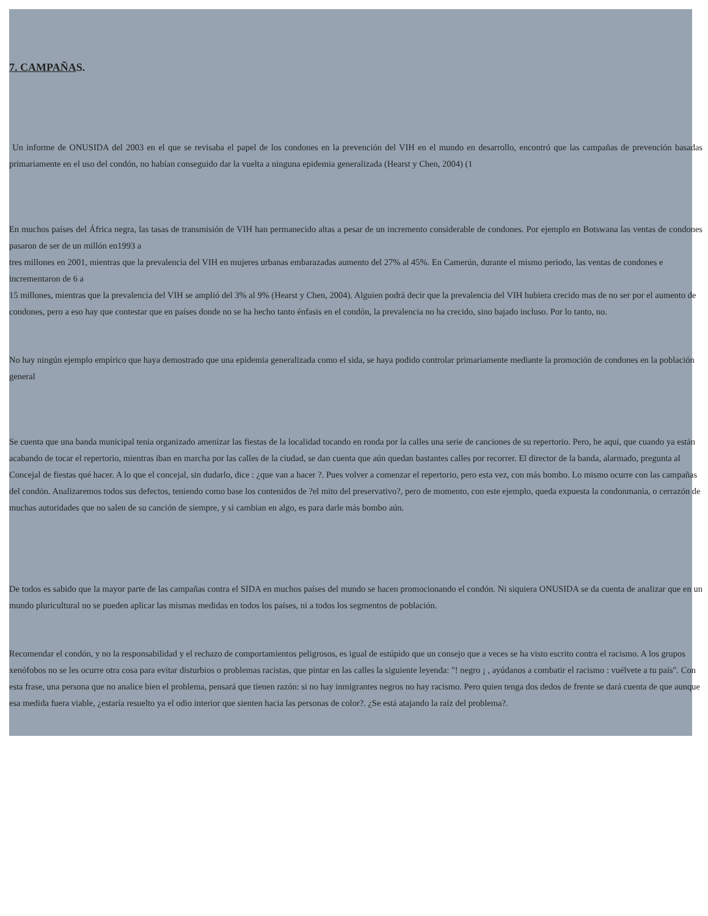7. CAMPAÑAS.
Un informe de ONUSIDA del 2003 en el que se revisaba el papel de los condones en la prevención del VIH en el mundo en desarrollo, encontró que las campañas de prevención basadas primariamente en el uso del condón, no habían conseguido dar la vuelta a ninguna epidemia generalizada (Hearst y Chen, 2004) (1
En muchos países del África negra, las tasas de transmisión de VIH han permanecido altas a pesar de un incremento considerable de condones. Por ejemplo en Botswana las ventas de condones pasaron de ser de un millón en1993 a
tres millones en 2001, mientras que la prevalencia del VIH en mujeres urbanas embarazadas aumento del 27% al 45%. En Camerún, durante el mismo periodo, las ventas de condones e incrementaron de 6 a
15 millones, mientras que la prevalencia del VIH se amplió del 3% al 9% (Hearst y Chen, 2004). Alguien podrá decir que la prevalencia del VIH hubiera crecido mas de no ser por el aumento de condones, pero a eso hay que contestar que en países donde no se ha hecho tanto énfasis en el condón, la prevalencia no ha crecido, sino bajado incluso. Por lo tanto, no.
No hay ningún ejemplo empírico que haya demostrado que una epidemia generalizada como el sida, se haya podido controlar primariamente mediante la promoción de condones en la población general
Se cuenta que una banda municipal tenia organizado amenizar las fiestas de la localidad tocando en ronda por la calles una serie de canciones de su repertorio. Pero, he aquí, que cuando ya están acabando de tocar el repertorio, mientras iban en marcha por las calles de la ciudad, se dan cuenta que aún quedan bastantes calles por recorrer. El director de la banda, alarmado, pregunta al Concejal de fiestas qué hacer. A lo que el concejal, sin dudarlo, dice : ¿que van a hacer ?. Pues volver a comenzar el repertorio, pero esta vez, con más bombo. Lo mismo ocurre con las campañas del condón. Analizaremos todos sus defectos, teniendo como base los contenidos de ?el mito del preservativo?, pero de momento, con este ejemplo, queda expuesta la condonmanía, o cerrazón de muchas autoridades que no salen de su canción de siempre, y si cambian en algo, es para darle más bombo aún.
De todos es sabido que la mayor parte de las campañas contra el SIDA en muchos países del mundo se hacen promocionando el condón. Ni siquiera ONUSIDA se da cuenta de analizar que en un mundo pluricultural no se pueden aplicar las mismas medidas en todos los países, ni a todos los segmentos de población.
Recomendar el condón, y no la responsabilidad y el rechazo de comportamientos peligrosos, es igual de estúpido que un consejo que a veces se ha visto escrito contra el racismo. A los grupos xenófobos no se les ocurre otra cosa para evitar disturbios o problemas racistas, que pintar en las calles la siguiente leyenda: "! negro ¡ , ayúdanos a combatir el racismo : vuélvete a tu país". Con esta frase, una persona que no analice bien el problema, pensará que tienen razón: si no hay inmigrantes negros no hay racismo. Pero quien tenga dos dedos de frente se dará cuenta de que aunque esa medida fuera viable, ¿estaría resuelto ya el odio interior que sienten hacia las personas de color?. ¿Se está atajando la raíz del problema?.